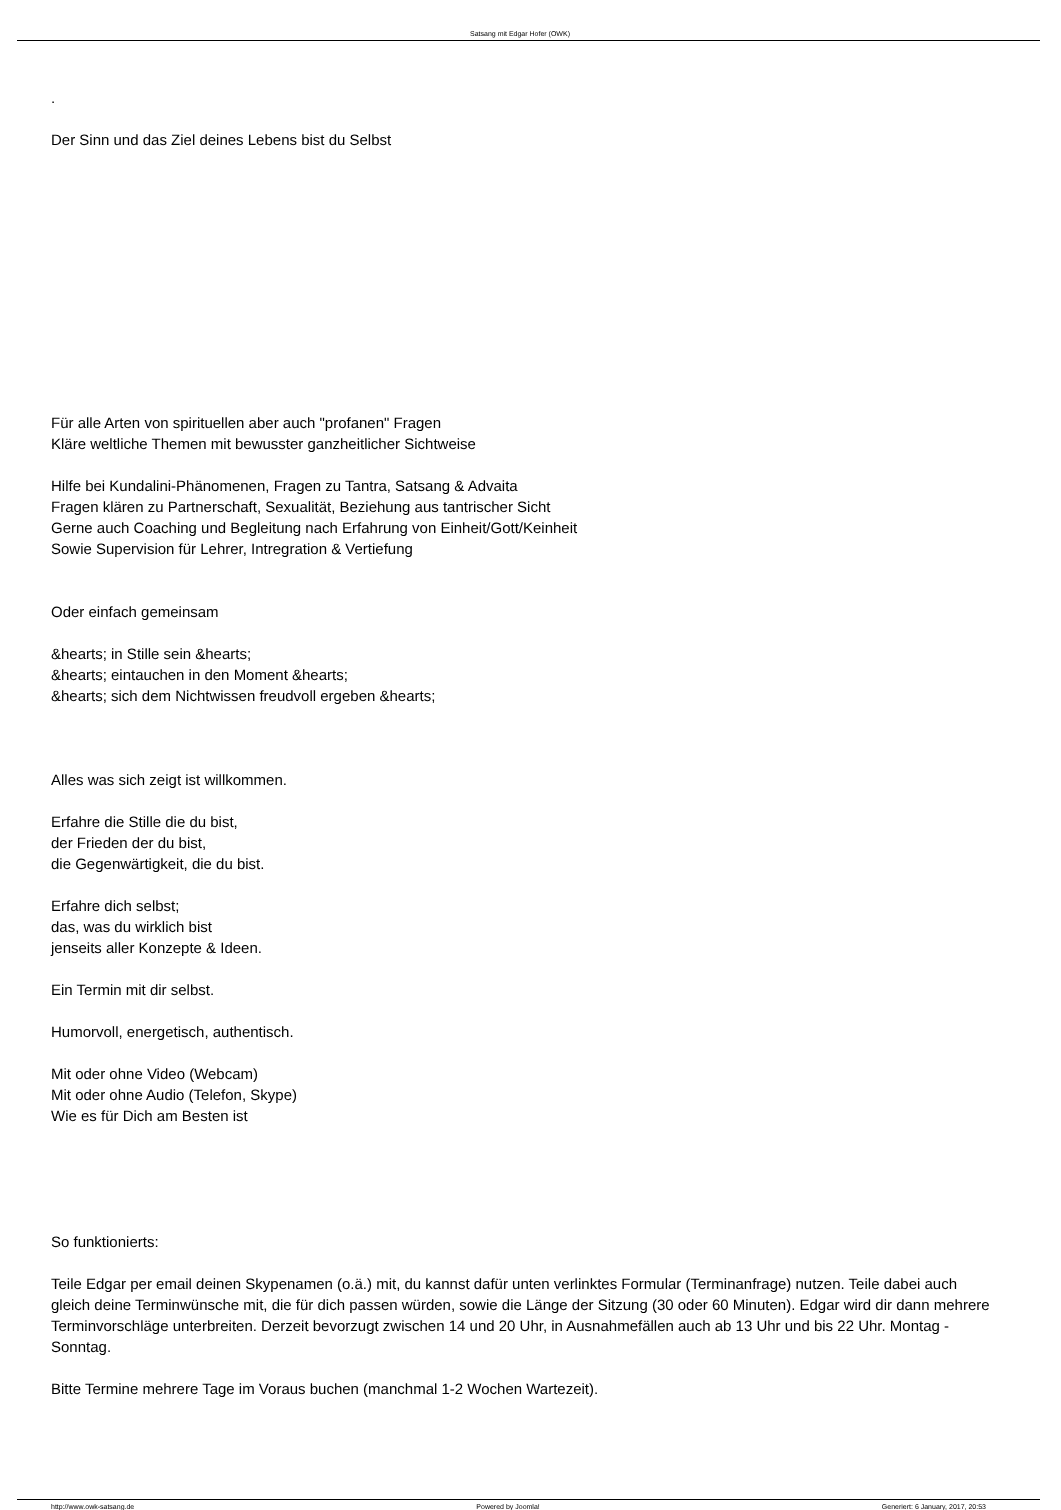Satsang mit Edgar Hofer (OWK)
.
Der Sinn und das Ziel deines Lebens bist du Selbst
Für alle Arten von spirituellen aber auch "profanen" Fragen
Kläre weltliche Themen mit bewusster ganzheitlicher Sichtweise
Hilfe bei Kundalini-Phänomenen, Fragen zu Tantra, Satsang & Advaita
Fragen klären zu Partnerschaft, Sexualität, Beziehung aus tantrischer Sicht
Gerne auch Coaching und Begleitung nach Erfahrung von Einheit/Gott/Keinheit
Sowie Supervision für Lehrer, Intregration & Vertiefung
Oder einfach gemeinsam
&hearts; in Stille sein &hearts;
&hearts; eintauchen in den Moment &hearts;
&hearts; sich dem Nichtwissen freudvoll ergeben &hearts;
Alles was sich zeigt ist willkommen.
Erfahre die Stille die du bist,
der Frieden der du bist,
die Gegenwärtigkeit, die du bist.
Erfahre dich selbst;
das, was du wirklich bist
jenseits aller Konzepte & Ideen.
Ein Termin mit dir selbst.
Humorvoll, energetisch, authentisch.
Mit oder ohne Video (Webcam)
Mit oder ohne Audio (Telefon, Skype)
Wie es für Dich am Besten ist
So funktionierts:
Teile Edgar per email deinen Skypenamen (o.ä.) mit, du kannst dafür unten verlinktes Formular (Terminanfrage) nutzen. Teile dabei auch gleich deine Terminwünsche mit, die für dich passen würden, sowie die Länge der Sitzung (30 oder 60 Minuten). Edgar wird dir dann mehrere Terminvorschläge unterbreiten. Derzeit bevorzugt zwischen 14 und 20 Uhr, in Ausnahmefällen auch ab 13 Uhr und bis 22 Uhr. Montag - Sonntag.
Bitte Termine mehrere Tage im Voraus buchen (manchmal 1-2 Wochen Wartezeit).
http://www.owk-satsang.de Powered by Joomla! Generiert: 6 January, 2017, 20:53